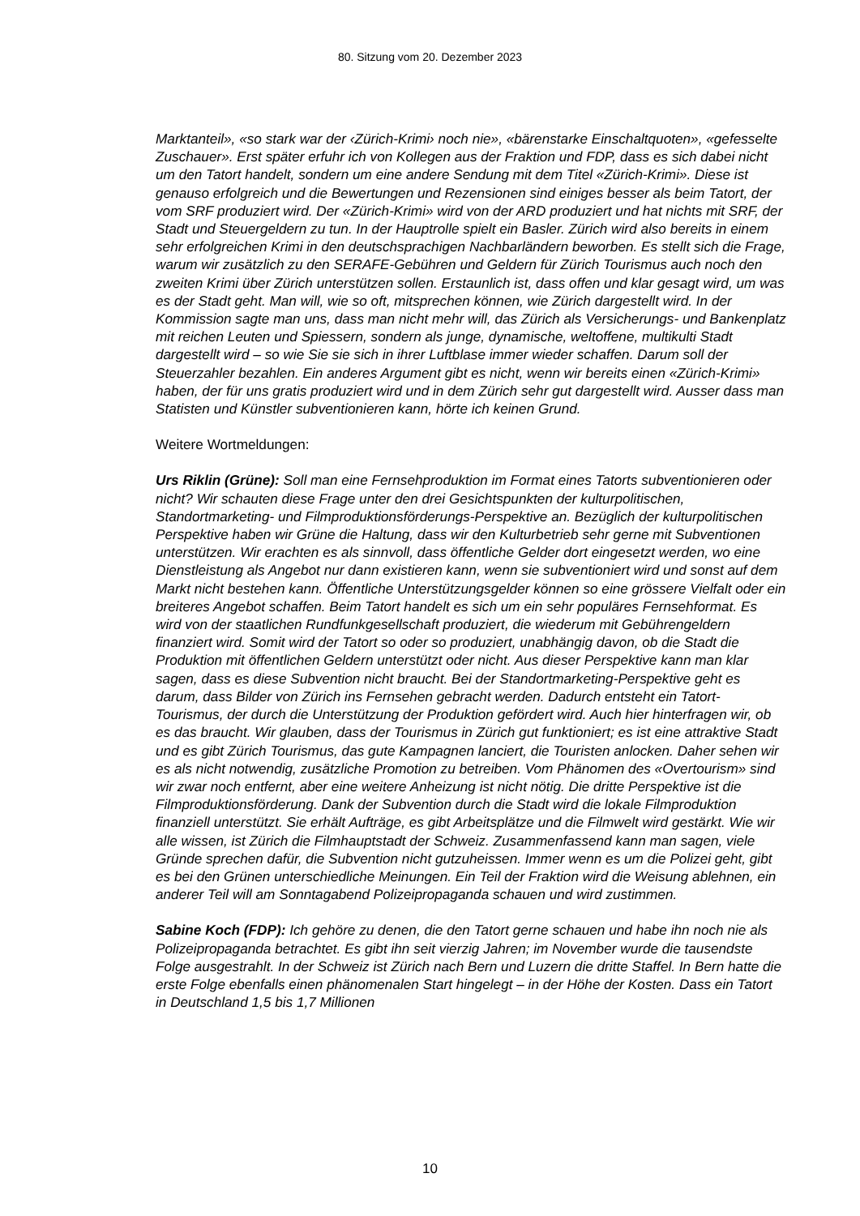80. Sitzung vom 20. Dezember 2023
Marktanteil», «so stark war der ‹Zürich-Krimi› noch nie», «bärenstarke Einschaltquoten», «gefesselte Zuschauer». Erst später erfuhr ich von Kollegen aus der Fraktion und FDP, dass es sich dabei nicht um den Tatort handelt, sondern um eine andere Sendung mit dem Titel «Zürich-Krimi». Diese ist genauso erfolgreich und die Bewertungen und Rezensionen sind einiges besser als beim Tatort, der vom SRF produziert wird. Der «Zürich-Krimi» wird von der ARD produziert und hat nichts mit SRF, der Stadt und Steuergeldern zu tun. In der Hauptrolle spielt ein Basler. Zürich wird also bereits in einem sehr erfolgreichen Krimi in den deutschsprachigen Nachbarländern beworben. Es stellt sich die Frage, warum wir zusätzlich zu den SERAFE-Gebühren und Geldern für Zürich Tourismus auch noch den zweiten Krimi über Zürich unterstützen sollen. Erstaunlich ist, dass offen und klar gesagt wird, um was es der Stadt geht. Man will, wie so oft, mitsprechen können, wie Zürich dargestellt wird. In der Kommission sagte man uns, dass man nicht mehr will, das Zürich als Versicherungs- und Bankenplatz mit reichen Leuten und Spiessern, sondern als junge, dynamische, weltoffene, multikulti Stadt dargestellt wird – so wie Sie sie sich in ihrer Luftblase immer wieder schaffen. Darum soll der Steuerzahler bezahlen. Ein anderes Argument gibt es nicht, wenn wir bereits einen «Zürich-Krimi» haben, der für uns gratis produziert wird und in dem Zürich sehr gut dargestellt wird. Ausser dass man Statisten und Künstler subventionieren kann, hörte ich keinen Grund.
Weitere Wortmeldungen:
Urs Riklin (Grüne): Soll man eine Fernsehproduktion im Format eines Tatorts subventionieren oder nicht? Wir schauten diese Frage unter den drei Gesichtspunkten der kulturpolitischen, Standortmarketing- und Filmproduktionsförderungs-Perspektive an. Bezüglich der kulturpolitischen Perspektive haben wir Grüne die Haltung, dass wir den Kulturbetrieb sehr gerne mit Subventionen unterstützen. Wir erachten es als sinnvoll, dass öffentliche Gelder dort eingesetzt werden, wo eine Dienstleistung als Angebot nur dann existieren kann, wenn sie subventioniert wird und sonst auf dem Markt nicht bestehen kann. Öffentliche Unterstützungsgelder können so eine grössere Vielfalt oder ein breiteres Angebot schaffen. Beim Tatort handelt es sich um ein sehr populäres Fernsehformat. Es wird von der staatlichen Rundfunkgesellschaft produziert, die wiederum mit Gebührengeldern finanziert wird. Somit wird der Tatort so oder so produziert, unabhängig davon, ob die Stadt die Produktion mit öffentlichen Geldern unterstützt oder nicht. Aus dieser Perspektive kann man klar sagen, dass es diese Subvention nicht braucht. Bei der Standortmarketing-Perspektive geht es darum, dass Bilder von Zürich ins Fernsehen gebracht werden. Dadurch entsteht ein Tatort-Tourismus, der durch die Unterstützung der Produktion gefördert wird. Auch hier hinterfragen wir, ob es das braucht. Wir glauben, dass der Tourismus in Zürich gut funktioniert; es ist eine attraktive Stadt und es gibt Zürich Tourismus, das gute Kampagnen lanciert, die Touristen anlocken. Daher sehen wir es als nicht notwendig, zusätzliche Promotion zu betreiben. Vom Phänomen des «Overtourism» sind wir zwar noch entfernt, aber eine weitere Anheizung ist nicht nötig. Die dritte Perspektive ist die Filmproduktionsförderung. Dank der Subvention durch die Stadt wird die lokale Filmproduktion finanziell unterstützt. Sie erhält Aufträge, es gibt Arbeitsplätze und die Filmwelt wird gestärkt. Wie wir alle wissen, ist Zürich die Filmhauptstadt der Schweiz. Zusammenfassend kann man sagen, viele Gründe sprechen dafür, die Subvention nicht gutzuheissen. Immer wenn es um die Polizei geht, gibt es bei den Grünen unterschiedliche Meinungen. Ein Teil der Fraktion wird die Weisung ablehnen, ein anderer Teil will am Sonntagabend Polizeipropaganda schauen und wird zustimmen.
Sabine Koch (FDP): Ich gehöre zu denen, die den Tatort gerne schauen und habe ihn noch nie als Polizeipropaganda betrachtet. Es gibt ihn seit vierzig Jahren; im November wurde die tausendste Folge ausgestrahlt. In der Schweiz ist Zürich nach Bern und Luzern die dritte Staffel. In Bern hatte die erste Folge ebenfalls einen phänomenalen Start hingelegt – in der Höhe der Kosten. Dass ein Tatort in Deutschland 1,5 bis 1,7 Millionen
10